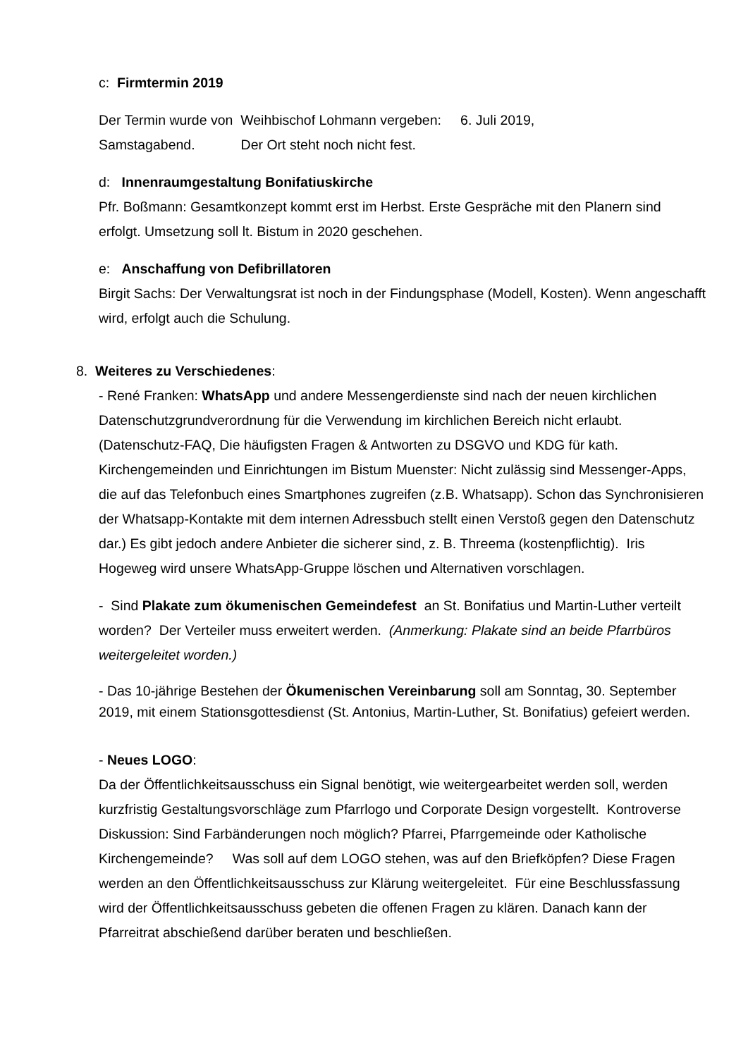c: Firmtermin 2019
Der Termin wurde von Weihbischof Lohmann vergeben: 6. Juli 2019,
Samstagabend. Der Ort steht noch nicht fest.
d: Innenraumgestaltung Bonifatiuskirche
Pfr. Boßmann: Gesamtkonzept kommt erst im Herbst. Erste Gespräche mit den Planern sind erfolgt. Umsetzung soll lt. Bistum in 2020 geschehen.
e: Anschaffung von Defibrillatoren
Birgit Sachs: Der Verwaltungsrat ist noch in der Findungsphase (Modell, Kosten). Wenn angeschafft wird, erfolgt auch die Schulung.
8. Weiteres zu Verschiedenes:
- René Franken: WhatsApp und andere Messengerdienste sind nach der neuen kirchlichen Datenschutzgrundverordnung für die Verwendung im kirchlichen Bereich nicht erlaubt. (Datenschutz-FAQ, Die häufigsten Fragen & Antworten zu DSGVO und KDG für kath. Kirchengemeinden und Einrichtungen im Bistum Muenster: Nicht zulässig sind Messenger-Apps, die auf das Telefonbuch eines Smartphones zugreifen (z.B. Whatsapp). Schon das Synchronisieren der Whatsapp-Kontakte mit dem internen Adressbuch stellt einen Verstoß gegen den Datenschutz dar.) Es gibt jedoch andere Anbieter die sicherer sind, z. B. Threema (kostenpflichtig). Iris Hogeweg wird unsere WhatsApp-Gruppe löschen und Alternativen vorschlagen.
- Sind Plakate zum ökumenischen Gemeindefest an St. Bonifatius und Martin-Luther verteilt worden? Der Verteiler muss erweitert werden. (Anmerkung: Plakate sind an beide Pfarrbüros weitergeleitet worden.)
- Das 10-jährige Bestehen der Ökumenischen Vereinbarung soll am Sonntag, 30. September 2019, mit einem Stationsgottesdienst (St. Antonius, Martin-Luther, St. Bonifatius) gefeiert werden.
- Neues LOGO:
Da der Öffentlichkeitsausschuss ein Signal benötigt, wie weitergearbeitet werden soll, werden kurzfristig Gestaltungsvorschläge zum Pfarrlogo und Corporate Design vorgestellt. Kontroverse Diskussion: Sind Farbänderungen noch möglich? Pfarrei, Pfarrgemeinde oder Katholische Kirchengemeinde? Was soll auf dem LOGO stehen, was auf den Briefköpfen? Diese Fragen werden an den Öffentlichkeitsausschuss zur Klärung weitergeleitet. Für eine Beschlussfassung wird der Öffentlichkeitsausschuss gebeten die offenen Fragen zu klären. Danach kann der Pfarreitrat abschießend darüber beraten und beschließen.